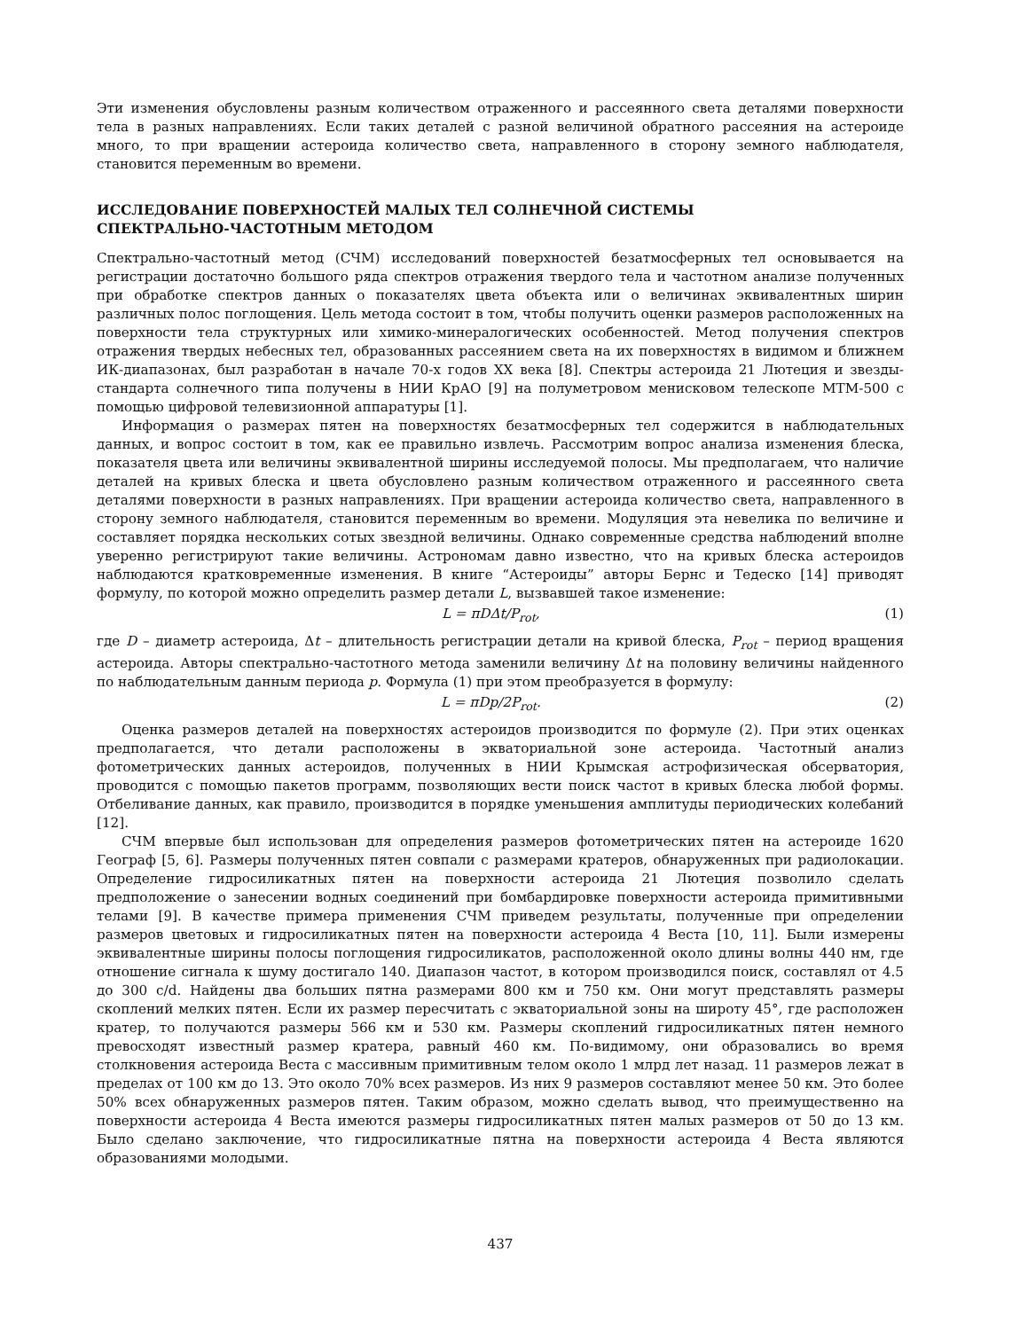Эти изменения обусловлены разным количеством отраженного и рассеянного света деталями поверхности тела в разных направлениях. Если таких деталей с разной величиной обратного рассеяния на астероиде много, то при вращении астероида количество света, направленного в сторону земного наблюдателя, становится переменным во времени.
ИССЛЕДОВАНИЕ ПОВЕРХНОСТЕЙ МАЛЫХ ТЕЛ СОЛНЕЧНОЙ СИСТЕМЫ
СПЕКТРАЛЬНО-ЧАСТОТНЫМ МЕТОДОМ
Спектрально-частотный метод (СЧМ) исследований поверхностей безатмосферных тел основывается на регистрации достаточно большого ряда спектров отражения твердого тела и частотном анализе полученных при обработке спектров данных о показателях цвета объекта или о величинах эквивалентных ширин различных полос поглощения. Цель метода состоит в том, чтобы получить оценки размеров расположенных на поверхности тела структурных или химико-минералогических особенностей. Метод получения спектров отражения твердых небесных тел, образованных рассеянием света на их поверхностях в видимом и ближнем ИК-диапазонах, был разработан в начале 70-х годов XX века [8]. Спектры астероида 21 Лютеция и звезды-стандарта солнечного типа получены в НИИ КрАО [9] на полуметровом менисковом телескопе МТМ-500 с помощью цифровой телевизионной аппаратуры [1].
Информация о размерах пятен на поверхностях безатмосферных тел содержится в наблюдательных данных, и вопрос состоит в том, как ее правильно извлечь. Рассмотрим вопрос анализа изменения блеска, показателя цвета или величины эквивалентной ширины исследуемой полосы. Мы предполагаем, что наличие деталей на кривых блеска и цвета обусловлено разным количеством отраженного и рассеянного света деталями поверхности в разных направлениях. При вращении астероида количество света, направленного в сторону земного наблюдателя, становится переменным во времени. Модуляция эта невелика по величине и составляет порядка нескольких сотых звездной величины. Однако современные средства наблюдений вполне уверенно регистрируют такие величины. Астрономам давно известно, что на кривых блеска астероидов наблюдаются кратковременные изменения. В книге “Астероиды” авторы Бернс и Тедеско [14] приводят формулу, по которой можно определить размер детали L, вызвавшей такое изменение:
L = πDΔt/P<sub>rot</sub>, (1)
где D – диаметр астероида, Δt – длительность регистрации детали на кривой блеска, P<sub>rot</sub> – период вращения астероида. Авторы спектрально-частотного метода заменили величину Δt на половину величины найденного по наблюдательным данным периода p. Формула (1) при этом преобразуется в формулу:
L = πDp/2P<sub>rot</sub>. (2)
Оценка размеров деталей на поверхностях астероидов производится по формуле (2). При этих оценках предполагается, что детали расположены в экваториальной зоне астероида. Частотный анализ фотометрических данных астероидов, полученных в НИИ Крымская астрофизическая обсерватория, проводится с помощью пакетов программ, позволяющих вести поиск частот в кривых блеска любой формы. Отбеливание данных, как правило, производится в порядке уменьшения амплитуды периодических колебаний [12].
СЧМ впервые был использован для определения размеров фотометрических пятен на астероиде 1620 Географ [5, 6]. Размеры полученных пятен совпали с размерами кратеров, обнаруженных при радиолокации. Определение гидросиликатных пятен на поверхности астероида 21 Лютеция позволило сделать предположение о занесении водных соединений при бомбардировке поверхности астероида примитивными телами [9]. В качестве примера применения СЧМ приведем результаты, полученные при определении размеров цветовых и гидросиликатных пятен на поверхности астероида 4 Веста [10, 11]. Были измерены эквивалентные ширины полосы поглощения гидросиликатов, расположенной около длины волны 440 нм, где отношение сигнала к шуму достигало 140. Диапазон частот, в котором производился поиск, составлял от 4.5 до 300 c/d. Найдены два больших пятна размерами 800 км и 750 км. Они могут представлять размеры скоплений мелких пятен. Если их размер пересчитать с экваториальной зоны на широту 45°, где расположен кратер, то получаются размеры 566 км и 530 км. Размеры скоплений гидросиликатных пятен немного превосходят известный размер кратера, равный 460 км. По-видимому, они образовались во время столкновения астероида Веста с массивным примитивным телом около 1 млрд лет назад. 11 размеров лежат в пределах от 100 км до 13. Это около 70% всех размеров. Из них 9 размеров составляют менее 50 км. Это более 50% всех обнаруженных размеров пятен. Таким образом, можно сделать вывод, что преимущественно на поверхности астероида 4 Веста имеются размеры гидросиликатных пятен малых размеров от 50 до 13 км. Было сделано заключение, что гидросиликатные пятна на поверхности астероида 4 Веста являются образованиями молодыми.
437